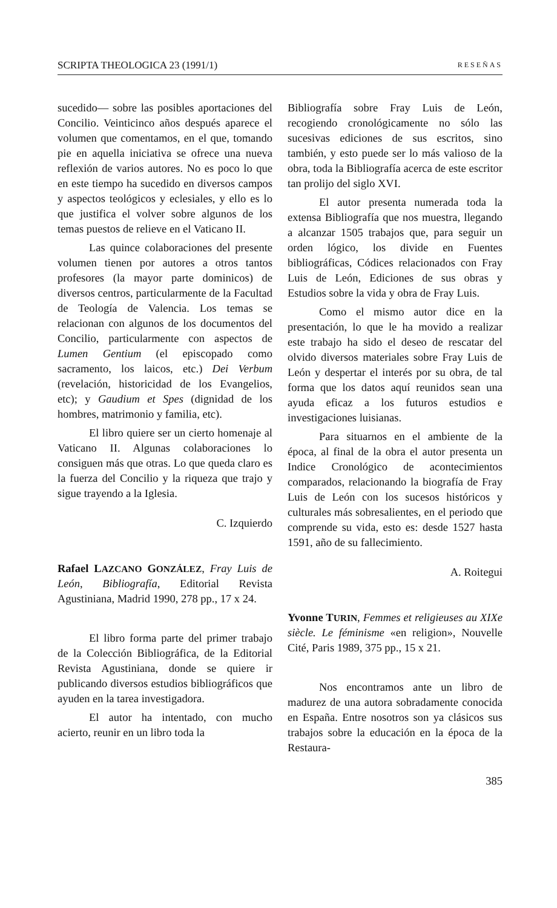SCRIPTA THEOLOGICA 23 (1991/1) RESEÑAS
sucedido— sobre las posibles aportaciones del Concilio. Veinticinco años después aparece el volumen que comentamos, en el que, tomando pie en aquella iniciativa se ofrece una nueva reflexión de varios autores. No es poco lo que en este tiempo ha sucedido en diversos campos y aspectos teológicos y eclesiales, y ello es lo que justifica el volver sobre algunos de los temas puestos de relieve en el Vaticano II.
Las quince colaboraciones del presente volumen tienen por autores a otros tantos profesores (la mayor parte dominicos) de diversos centros, particularmente de la Facultad de Teología de Valencia. Los temas se relacionan con algunos de los documentos del Concilio, particularmente con aspectos de Lumen Gentium (el episcopado como sacramento, los laicos, etc.) Dei Verbum (revelación, historicidad de los Evangelios, etc); y Gaudium et Spes (dignidad de los hombres, matrimonio y familia, etc).
El libro quiere ser un cierto homenaje al Vaticano II. Algunas colaboraciones lo consiguen más que otras. Lo que queda claro es la fuerza del Concilio y la riqueza que trajo y sigue trayendo a la Iglesia.
C. Izquierdo
Rafael LAZCANO GONZÁLEZ, Fray Luis de León, Bibliografía, Editorial Revista Agustiniana, Madrid 1990, 278 pp., 17 x 24.
El libro forma parte del primer trabajo de la Colección Bibliográfica, de la Editorial Revista Agustiniana, donde se quiere ir publicando diversos estudios bibliográficos que ayuden en la tarea investigadora.
El autor ha intentado, con mucho acierto, reunir en un libro toda la
Bibliografía sobre Fray Luis de León, recogiendo cronológicamente no sólo las sucesivas ediciones de sus escritos, sino también, y esto puede ser lo más valioso de la obra, toda la Bibliografía acerca de este escritor tan prolijo del siglo XVI.
El autor presenta numerada toda la extensa Bibliografía que nos muestra, llegando a alcanzar 1505 trabajos que, para seguir un orden lógico, los divide en Fuentes bibliográficas, Códices relacionados con Fray Luis de León, Ediciones de sus obras y Estudios sobre la vida y obra de Fray Luis.
Como el mismo autor dice en la presentación, lo que le ha movido a realizar este trabajo ha sido el deseo de rescatar del olvido diversos materiales sobre Fray Luis de León y despertar el interés por su obra, de tal forma que los datos aquí reunidos sean una ayuda eficaz a los futuros estudios e investigaciones luisianas.
Para situarnos en el ambiente de la época, al final de la obra el autor presenta un Indice Cronológico de acontecimientos comparados, relacionando la biografía de Fray Luis de León con los sucesos históricos y culturales más sobresalientes, en el periodo que comprende su vida, esto es: desde 1527 hasta 1591, año de su fallecimiento.
A. Roitegui
Yvonne TURIN, Femmes et religieuses au XIXe siècle. Le féminisme «en religion», Nouvelle Cité, Paris 1989, 375 pp., 15 x 21.
Nos encontramos ante un libro de madurez de una autora sobradamente conocida en España. Entre nosotros son ya clásicos sus trabajos sobre la educación en la época de la Restaura-
385